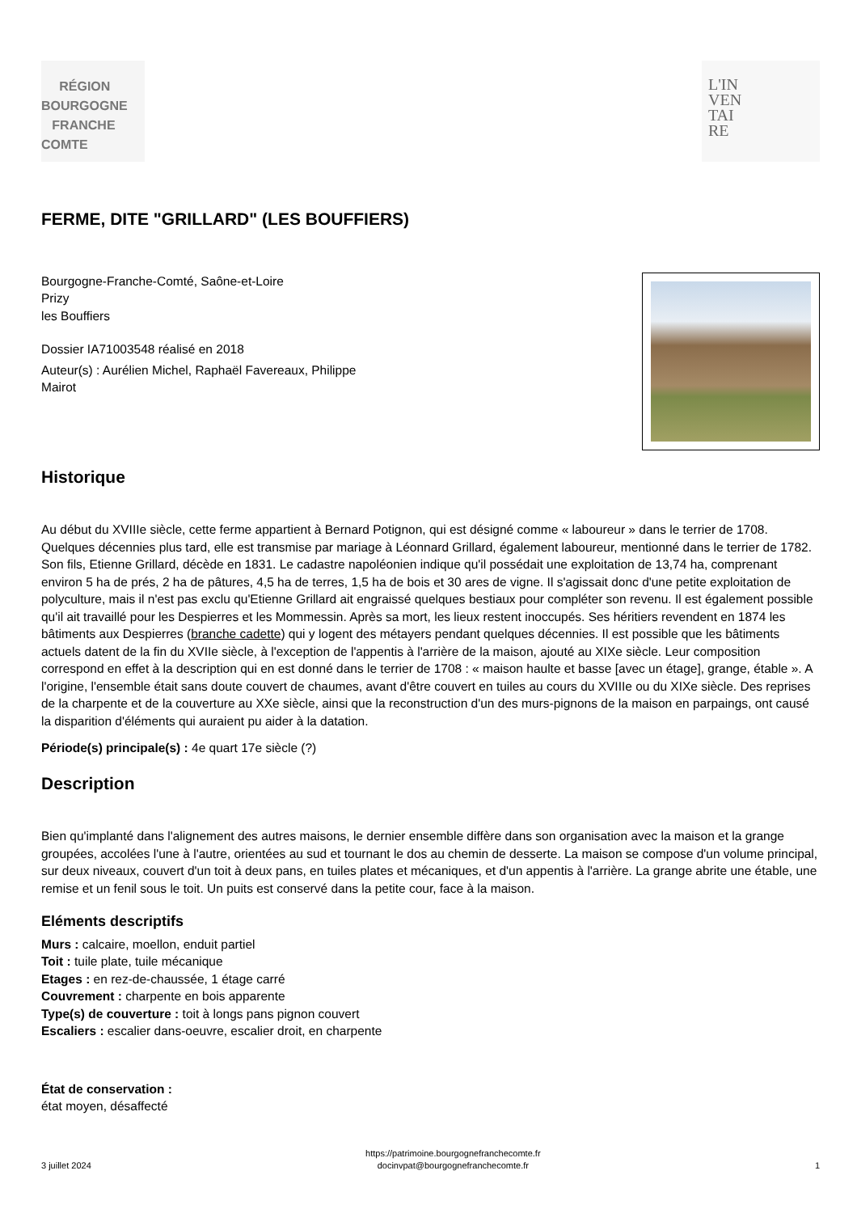RÉGION
BOURGOGNE
FRANCHE
COMTE
L'IN
VEN
TAI
RE
FERME, DITE "GRILLARD" (LES BOUFFIERS)
Bourgogne-Franche-Comté, Saône-et-Loire
Prizy
les Bouffiers
Dossier IA71003548 réalisé en 2018
Auteur(s) : Aurélien Michel, Raphaël Favereaux, Philippe
Mairot
Historique
Au début du XVIIIe siècle, cette ferme appartient à Bernard Potignon, qui est désigné comme « laboureur » dans le terrier de 1708. Quelques décennies plus tard, elle est transmise par mariage à Léonnard Grillard, également laboureur, mentionné dans le terrier de 1782. Son fils, Etienne Grillard, décède en 1831. Le cadastre napoléonien indique qu'il possédait une exploitation de 13,74 ha, comprenant environ 5 ha de prés, 2 ha de pâtures, 4,5 ha de terres, 1,5 ha de bois et 30 ares de vigne. Il s'agissait donc d'une petite exploitation de polyculture, mais il n'est pas exclu qu'Etienne Grillard ait engraissé quelques bestiaux pour compléter son revenu. Il est également possible qu'il ait travaillé pour les Despierres et les Mommessin. Après sa mort, les lieux restent inoccupés. Ses héritiers revendent en 1874 les bâtiments aux Despierres (branche cadette) qui y logent des métayers pendant quelques décennies. Il est possible que les bâtiments actuels datent de la fin du XVIIe siècle, à l'exception de l'appentis à l'arrière de la maison, ajouté au XIXe siècle. Leur composition correspond en effet à la description qui en est donné dans le terrier de 1708 : « maison haulte et basse [avec un étage], grange, étable ». A l'origine, l'ensemble était sans doute couvert de chaumes, avant d'être couvert en tuiles au cours du XVIIIe ou du XIXe siècle. Des reprises de la charpente et de la couverture au XXe siècle, ainsi que la reconstruction d'un des murs-pignons de la maison en parpaings, ont causé la disparition d'éléments qui auraient pu aider à la datation.
Période(s) principale(s) : 4e quart 17e siècle (?)
Description
Bien qu'implanté dans l'alignement des autres maisons, le dernier ensemble diffère dans son organisation avec la maison et la grange groupées, accolées l'une à l'autre, orientées au sud et tournant le dos au chemin de desserte. La maison se compose d'un volume principal, sur deux niveaux, couvert d'un toit à deux pans, en tuiles plates et mécaniques, et d'un appentis à l'arrière. La grange abrite une étable, une remise et un fenil sous le toit. Un puits est conservé dans la petite cour, face à la maison.
Eléments descriptifs
Murs : calcaire, moellon, enduit partiel
Toit : tuile plate, tuile mécanique
Etages : en rez-de-chaussée, 1 étage carré
Couvrement : charpente en bois apparente
Type(s) de couverture : toit à longs pans pignon couvert
Escaliers : escalier dans-oeuvre, escalier droit, en charpente
État de conservation :
état moyen, désaffecté
3 juillet 2024 https://patrimoine.bourgognefranchecomte.fr
docinvpat@bourgognefranchecomte.fr 1